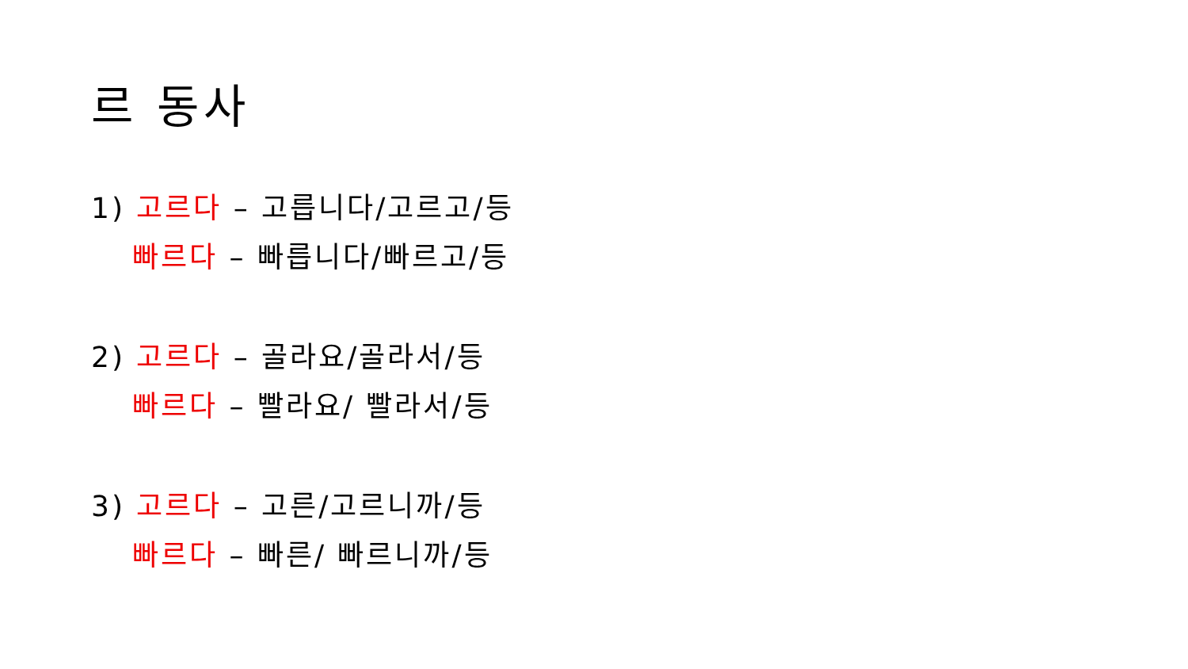르 동사
1) 고르다 – 고릅니다/고르고/등
빠르다 – 빠릅니다/빠르고/등
2) 고르다 – 골라요/골라서/등
빠르다 – 빨라요/ 빨라서/등
3) 고르다 – 고른/고르니까/등
빠르다 – 빠른/ 빠르니까/등